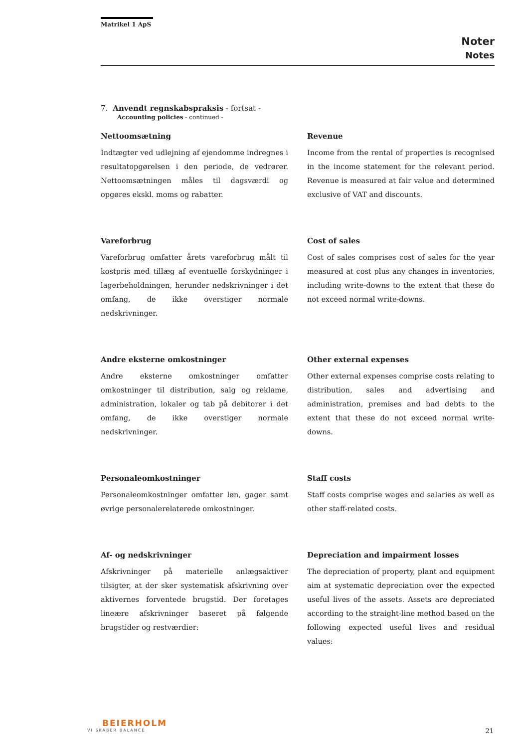Matrikel 1 ApS
Noter
Notes
7. Anvendt regnskabspraksis - fortsat -
Accounting policies - continued -
Nettoomsætning
Indtægter ved udlejning af ejendomme indregnes i resultatopgørelsen i den periode, de vedrører. Nettoomsætningen måles til dagsværdi og opgøres ekskl. moms og rabatter.
Revenue
Income from the rental of properties is recognised in the income statement for the relevant period. Revenue is measured at fair value and determined exclusive of VAT and discounts.
Vareforbrug
Vareforbrug omfatter årets vareforbrug målt til kostpris med tillæg af eventuelle forskydninger i lagerbeholdningen, herunder nedskrivninger i det omfang, de ikke overstiger normale nedskrivninger.
Cost of sales
Cost of sales comprises cost of sales for the year measured at cost plus any changes in inventories, including write-downs to the extent that these do not exceed normal write-downs.
Andre eksterne omkostninger
Andre eksterne omkostninger omfatter omkostninger til distribution, salg og reklame, administration, lokaler og tab på debitorer i det omfang, de ikke overstiger normale nedskrivninger.
Other external expenses
Other external expenses comprise costs relating to distribution, sales and advertising and administration, premises and bad debts to the extent that these do not exceed normal write-downs.
Personaleomkostninger
Personaleomkostninger omfatter løn, gager samt øvrige personalerelaterede omkostninger.
Staff costs
Staff costs comprise wages and salaries as well as other staff-related costs.
Af- og nedskrivninger
Afskrivninger på materielle anlægsaktiver tilsigter, at der sker systematisk afskrivning over aktivernes forventede brugstid. Der foretages lineære afskrivninger baseret på følgende brugstider og restværdier:
Depreciation and impairment losses
The depreciation of property, plant and equipment aim at systematic depreciation over the expected useful lives of the assets. Assets are depreciated according to the straight-line method based on the following expected useful lives and residual values:
BEIERHOLM
VI SKABER BALANCE
21